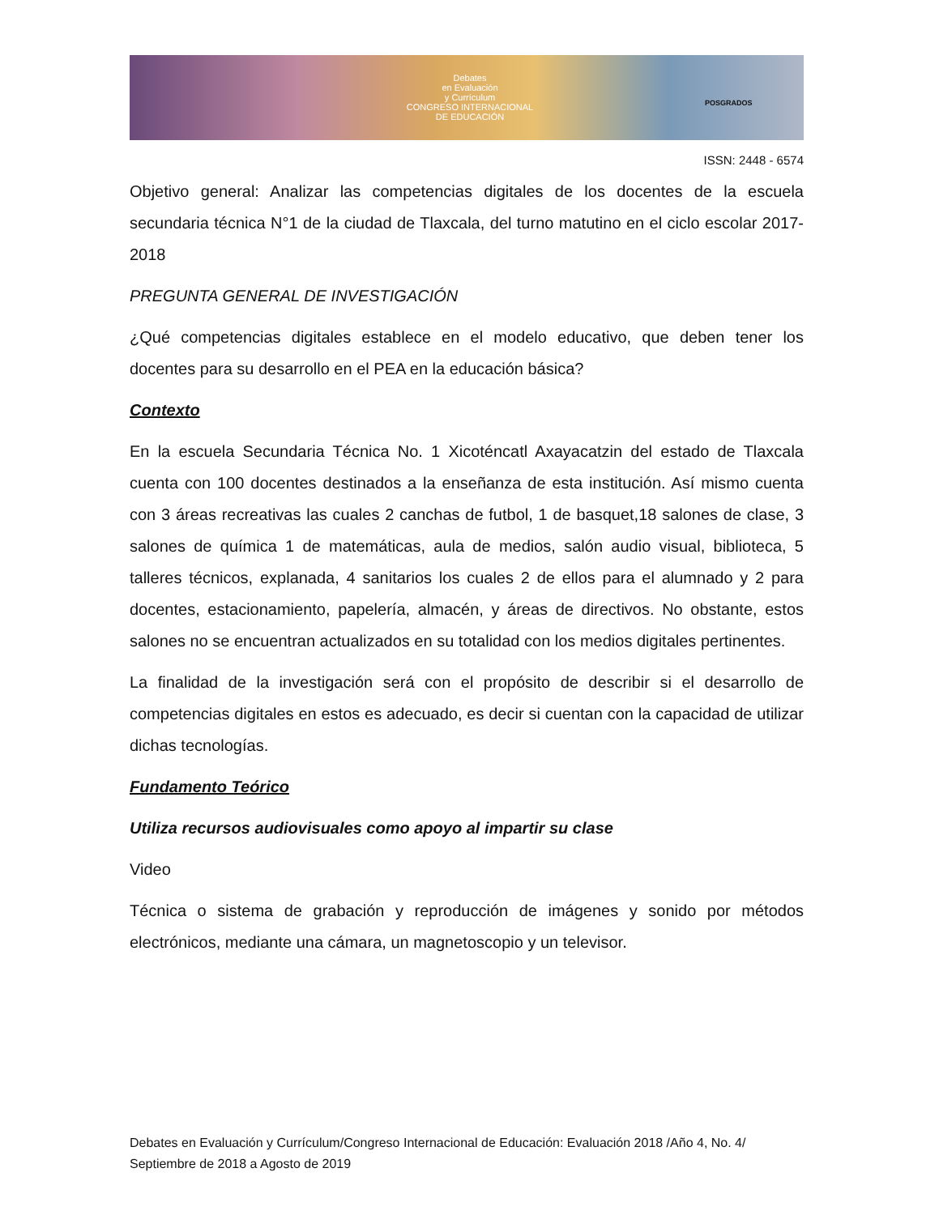Debates
en Evaluación
y Currículum
CONGRESO INTERNACIONAL
DE EDUCACIÓN
POSGRADOS
ISSN: 2448 - 6574
Objetivo general: Analizar las competencias digitales de los docentes de la escuela secundaria técnica N°1 de la ciudad de Tlaxcala, del turno matutino en el ciclo escolar 2017- 2018
PREGUNTA GENERAL DE INVESTIGACIÓN
¿Qué competencias digitales establece en el modelo educativo, que deben tener los docentes para su desarrollo en el PEA en la educación básica?
Contexto
En la escuela Secundaria Técnica No. 1 Xicoténcatl Axayacatzin del estado de Tlaxcala cuenta con 100 docentes destinados a la enseñanza de esta institución. Así mismo cuenta con 3 áreas recreativas las cuales 2 canchas de futbol, 1 de basquet,18 salones de clase, 3 salones de química 1 de matemáticas, aula de medios, salón audio visual, biblioteca, 5 talleres técnicos, explanada, 4 sanitarios los cuales 2 de ellos para el alumnado y 2 para docentes, estacionamiento, papelería, almacén, y áreas de directivos. No obstante, estos salones no se encuentran actualizados en su totalidad con los medios digitales pertinentes.
La finalidad de la investigación será con el propósito de describir si el desarrollo de competencias digitales en estos es adecuado, es decir si cuentan con la capacidad de utilizar dichas tecnologías.
Fundamento Teórico
Utiliza recursos audiovisuales como apoyo al impartir su clase
Video
Técnica o sistema de grabación y reproducción de imágenes y sonido por métodos electrónicos, mediante una cámara, un magnetoscopio y un televisor.
Debates en Evaluación y Currículum/Congreso Internacional de Educación: Evaluación 2018 /Año 4, No. 4/ Septiembre de 2018 a Agosto de 2019